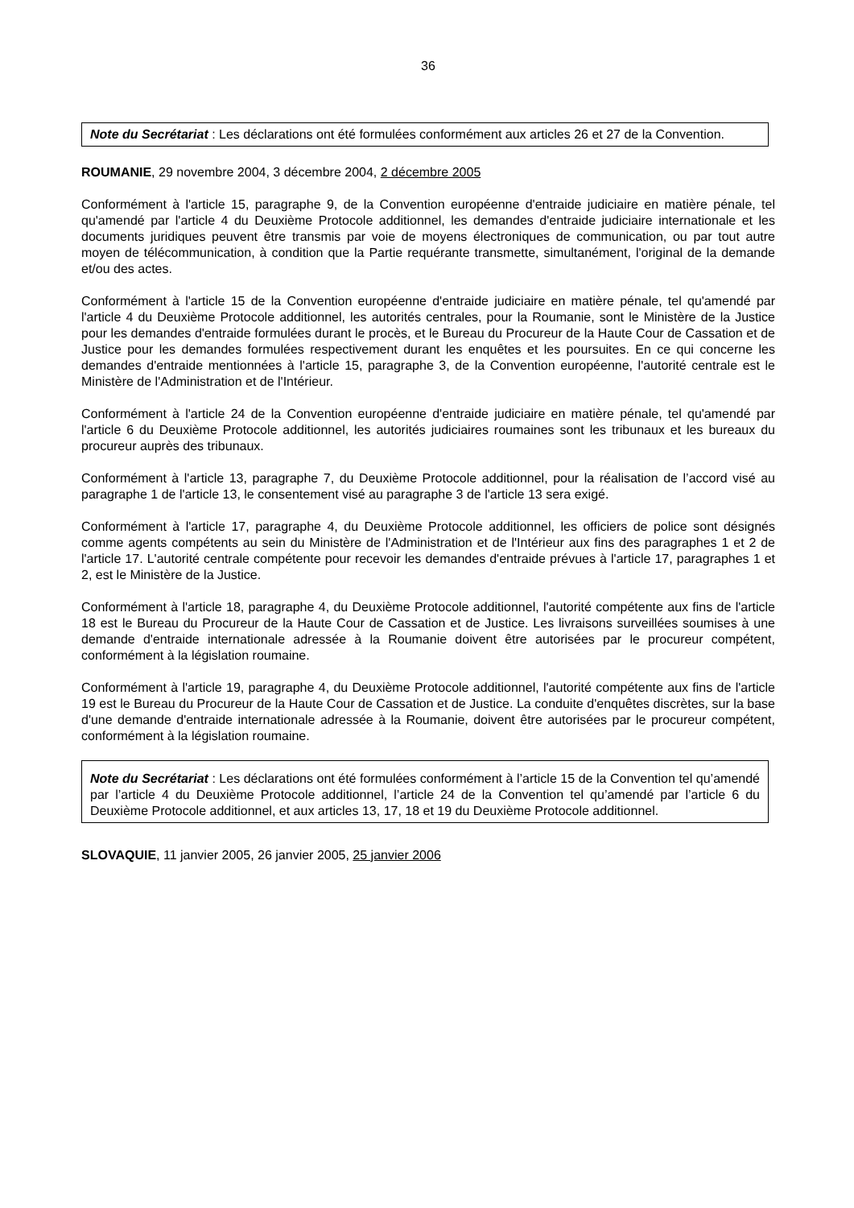36
Note du Secrétariat : Les déclarations ont été formulées conformément aux articles 26 et 27 de la Convention.
ROUMANIE, 29 novembre 2004, 3 décembre 2004, 2 décembre 2005
Conformément à l'article 15, paragraphe 9, de la Convention européenne d'entraide judiciaire en matière pénale, tel qu'amendé par l'article 4 du Deuxième Protocole additionnel, les demandes d'entraide judiciaire internationale et les documents juridiques peuvent être transmis par voie de moyens électroniques de communication, ou par tout autre moyen de télécommunication, à condition que la Partie requérante transmette, simultanément, l'original de la demande et/ou des actes.
Conformément à l'article 15 de la Convention européenne d'entraide judiciaire en matière pénale, tel qu'amendé par l'article 4 du Deuxième Protocole additionnel, les autorités centrales, pour la Roumanie, sont le Ministère de la Justice pour les demandes d'entraide formulées durant le procès, et le Bureau du Procureur de la Haute Cour de Cassation et de Justice pour les demandes formulées respectivement durant les enquêtes et les poursuites. En ce qui concerne les demandes d'entraide mentionnées à l'article 15, paragraphe 3, de la Convention européenne, l'autorité centrale est le Ministère de l'Administration et de l'Intérieur.
Conformément à l'article 24 de la Convention européenne d'entraide judiciaire en matière pénale, tel qu'amendé par l'article 6 du Deuxième Protocole additionnel, les autorités judiciaires roumaines sont les tribunaux et les bureaux du procureur auprès des tribunaux.
Conformément à l'article 13, paragraphe 7, du Deuxième Protocole additionnel, pour la réalisation de l’accord visé au paragraphe 1 de l'article 13, le consentement visé au paragraphe 3 de l'article 13 sera exigé.
Conformément à l'article 17, paragraphe 4, du Deuxième Protocole additionnel, les officiers de police sont désignés comme agents compétents au sein du Ministère de l'Administration et de l'Intérieur aux fins des paragraphes 1 et 2 de l'article 17. L'autorité centrale compétente pour recevoir les demandes d'entraide prévues à l'article 17, paragraphes 1 et 2, est le Ministère de la Justice.
Conformément à l'article 18, paragraphe 4, du Deuxième Protocole additionnel, l'autorité compétente aux fins de l'article 18 est le Bureau du Procureur de la Haute Cour de Cassation et de Justice. Les livraisons surveillées soumises à une demande d'entraide internationale adressée à la Roumanie doivent être autorisées par le procureur compétent, conformément à la législation roumaine.
Conformément à l'article 19, paragraphe 4, du Deuxième Protocole additionnel, l'autorité compétente aux fins de l'article 19 est le Bureau du Procureur de la Haute Cour de Cassation et de Justice. La conduite d'enquêtes discrètes, sur la base d'une demande d'entraide internationale adressée à la Roumanie, doivent être autorisées par le procureur compétent, conformément à la législation roumaine.
Note du Secrétariat : Les déclarations ont été formulées conformément à l’article 15 de la Convention tel qu’amendé par l’article 4 du Deuxième Protocole additionnel, l’article 24 de la Convention tel qu’amendé par l’article 6 du Deuxième Protocole additionnel, et aux articles 13, 17, 18 et 19 du Deuxième Protocole additionnel.
SLOVAQUIE, 11 janvier 2005, 26 janvier 2005, 25 janvier 2006